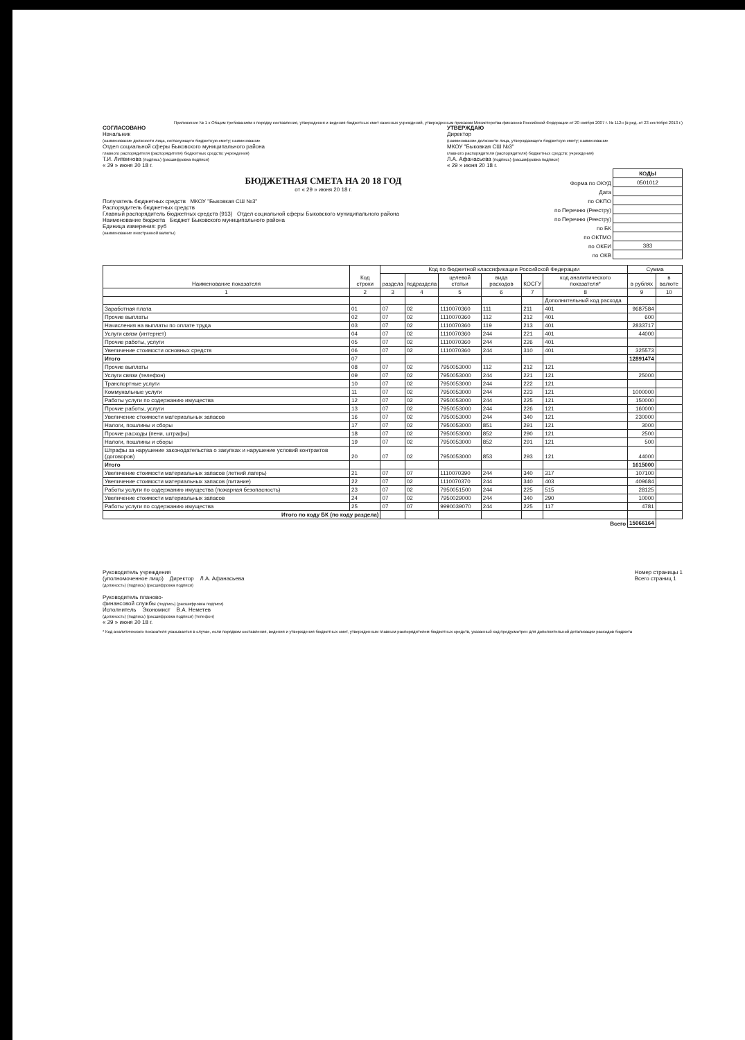Приложение № 1 к Общим требованиям к порядку составления, утверждения и ведения бюджетных смет казенных учреждений, утвержденным приказом Министерства финансов Российской Федерации от 20 ноября 2007 г. № 112н (в ред. от 23 сентября 2013 г.)
СОГЛАСОВАНО
Начальник
(наименование должности лица, согласующего бюджетную смету; наименование
Отдел социальной сферы Быковского муниципального района
главного распорядителя (распорядителя) бюджетных средств; учреждения)
Т.И. Литвинова (подпись) (расшифровка подписи)
« 29 » июня 20 18 г.
УТВЕРЖДАЮ
Директор
(наименование должности лица, утверждающего бюджетную смету; наименование
МКОУ "Быковкая СШ №3"
главного распорядителя (распорядителя) бюджетных средств; учреждения)
Л.А. Афанасьева (подпись) (расшифровка подписи)
« 29 » июня 20 18 г.
БЮДЖЕТНАЯ СМЕТА НА 20 18 ГОД
от « 29 » июня 20 18 г.
Получатель бюджетных средств МКОУ "Быковкая СШ №3"
Распорядитель бюджетных средств
Главный распорядитель бюджетных средств (913) Отдел социальной сферы Быковского муниципального района
Наименование бюджета Бюджет Быковского муниципального района
Единица измерения: руб
(наименование иностранной валюты)
| | КОДЫ |
| Форма по ОКУД | 0501012 |
| Дата | |
| по ОКПО | |
| по Перечню (Реестру) | |
| по Перечню (Реестру) | |
| по БК | |
| по ОКТМО | |
| по ОКЕИ | 383 |
| по ОКВ | |
| Наименование показателя | Код строки | Код по бюджетной классификации Российской Федерации | | | | | | Сумма | |
| --- | --- | --- | --- | --- | --- | --- | --- | --- | --- |
| | | раздела | подраздела | целевой статьи | вида расходов | КОСГУ | код аналитического показателя* | в рублях | в валюте |
| 1 | 2 | 3 | 4 | 5 | 6 | 7 | 8 | 9 | 10 |
| | | | | | | | Дополнительный код расхода | | |
| Заработная плата | 01 | 07 | 02 | 1110070360 | 111 | 211 | 401 | 9687584 | |
| Прочие выплаты | 02 | 07 | 02 | 1110070360 | 112 | 212 | 401 | 600 | |
| Начисления на выплаты по оплате труда | 03 | 07 | 02 | 1110070360 | 119 | 213 | 401 | 2833717 | |
| Услуги связи (интернет) | 04 | 07 | 02 | 1110070360 | 244 | 221 | 401 | 44000 | |
| Прочие работы, услуги | 05 | 07 | 02 | 1110070360 | 244 | 226 | 401 | | |
| Увеличение стоимости основных средств | 06 | 07 | 02 | 1110070360 | 244 | 310 | 401 | 325573 | |
| Итого | 07 | | | | | | | 12891474 | |
| Прочие выплаты | 08 | 07 | 02 | 7950053000 | 112 | 212 | 121 | | |
| Услуги связи (телефон) | 09 | 07 | 02 | 7950053000 | 244 | 221 | 121 | 25000 | |
| Транспортные услуги | 10 | 07 | 02 | 7950053000 | 244 | 222 | 121 | | |
| Коммунальные услуги | 11 | 07 | 02 | 7950053000 | 244 | 223 | 121 | 1000000 | |
| Работы услуги по содержанию имущества | 12 | 07 | 02 | 7950053000 | 244 | 225 | 121 | 150000 | |
| Прочие работы, услуги | 13 | 07 | 02 | 7950053000 | 244 | 226 | 121 | 160000 | |
| Увеличение стоимости материальных запасов | 16 | 07 | 02 | 7950053000 | 244 | 340 | 121 | 230000 | |
| Налоги, пошлины и сборы | 17 | 07 | 02 | 7950053000 | 851 | 291 | 121 | 3000 | |
| Прочие расходы (пени, штрафы) | 18 | 07 | 02 | 7950053000 | 852 | 290 | 121 | 2500 | |
| Налоги, пошлины и сборы | 19 | 07 | 02 | 7950053000 | 852 | 291 | 121 | 500 | |
| Штрафы за нарушение законодательства о закупках и нарушение условий контрактов (договоров) | 20 | 07 | 02 | 7950053000 | 853 | 293 | 121 | 44000 | |
| Итого | | | | | | | | 1615000 | |
| Увеличение стоимости материальных запасов (летний лагерь) | 21 | 07 | 07 | 1110070390 | 244 | 340 | 317 | 107100 | |
| Увеличение стоимости материальных запасов (питание) | 22 | 07 | 02 | 1110070370 | 244 | 340 | 403 | 409684 | |
| Работы услуги по содержанию имущества (пожарная безопасность) | 23 | 07 | 02 | 7950051500 | 244 | 225 | 515 | 28125 | |
| Увеличение стоимости материальных запасов | 24 | 07 | 02 | 7950029000 | 244 | 340 | 290 | 10000 | |
| Работы услуги по содержанию имущества | 25 | 07 | 07 | 9990039070 | 244 | 225 | 117 | 4781 | |
| Итого по коду БК (по коду раздела) | | | | | | | | | |
| Всего | | | | | | | | 15066164 | |
Руководитель учреждения
(уполномоченное лицо) Директор Л.А. Афанасьева
(должность) (подпись) (расшифровка подписи)
Руководитель планово-
финансовой службы (подпись) (расшифровка подписи)
Исполнитель Экономист В.А. Неметев
(должность) (подпись) (расшифровка подписи) (телефон)
« 29 » июня 20 18 г.
Номер страницы 1
Всего страниц 1
* Код аналитического показателя указывается в случае, если порядком составления, ведения и утверждения бюджетных смет, утвержденным главным распорядителем бюджетных средств, указанный код предусмотрен для дополнительной детализации расходов бюджета